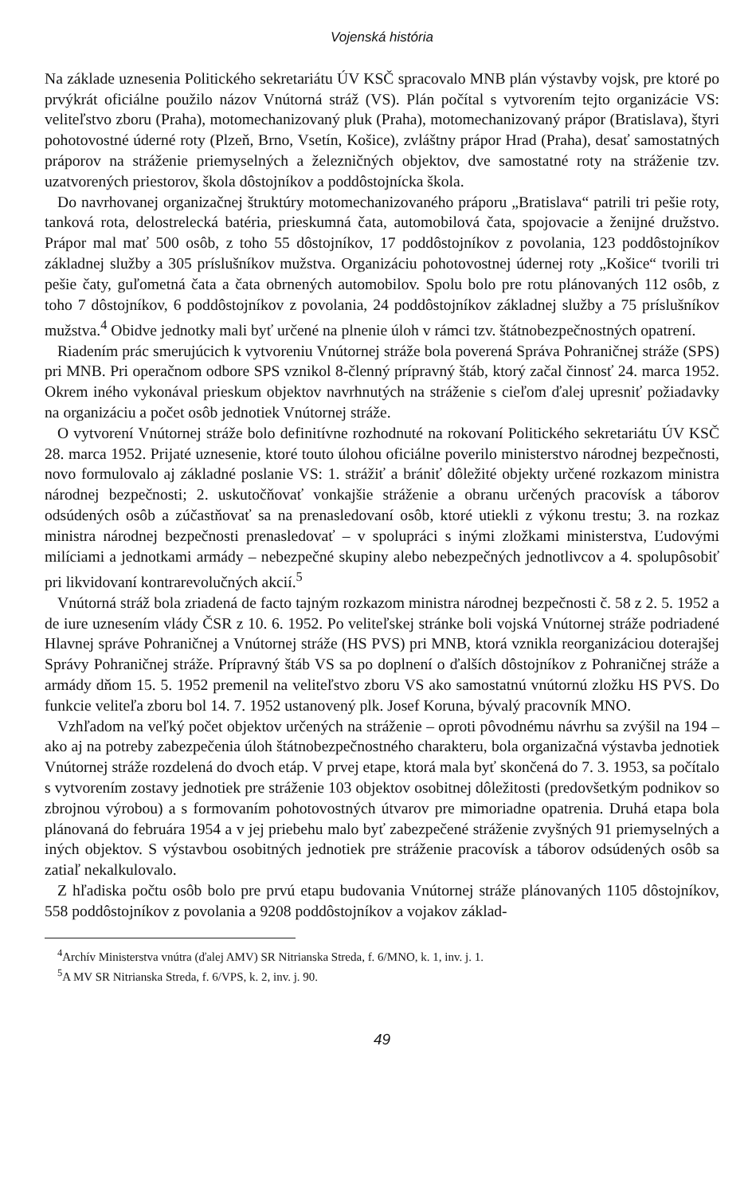Vojenská história
Na základe uznesenia Politického sekretariátu ÚV KSČ spracovalo MNB plán výstavby vojsk, pre ktoré po prvýkrát oficiálne použilo názov Vnútorná stráž (VS). Plán počítal s vytvorením tejto organizácie VS: veliteľstvo zboru (Praha), motomechanizovaný pluk (Praha), motomechanizovaný prápor (Bratislava), štyri pohotovostné úderné roty (Plzeň, Brno, Vsetín, Košice), zvláštny prápor Hrad (Praha), desať samostatných práporov na stráženie priemyselných a železničných objektov, dve samostatné roty na stráženie tzv. uzatvorených priestorov, škola dôstojníkov a poddôstojnícka škola.
Do navrhovanej organizačnej štruktúry motomechanizovaného práporu „Bratislava“ patrili tri pešie roty, tanková rota, delostrelecká batéria, prieskumná čata, automobilová čata, spojovacie a ženijné družstvo. Prápor mal mať 500 osôb, z toho 55 dôstojníkov, 17 poddôstojníkov z povolania, 123 poddôstojníkov základnej služby a 305 príslušníkov mužstva. Organizáciu pohotovostnej údernej roty „Košice“ tvorili tri pešie čaty, guľometná čata a čata obrnených automobilov. Spolu bolo pre rotu plánovaných 112 osôb, z toho 7 dôstojníkov, 6 poddôstojníkov z povolania, 24 poddôstojníkov základnej služby a 75 príslušníkov mužstva.<sup>4</sup> Obidve jednotky mali byť určené na plnenie úloh v rámci tzv. štátnobezpečnostných opatrení.
Riadením prác smerujúcich k vytvoreniu Vnútornej stráže bola poverená Správa Pohraničnej stráže (SPS) pri MNB. Pri operačnom odbore SPS vznikol 8-členný prípravný štáb, ktorý začal činnosť 24. marca 1952. Okrem iného vykonával prieskum objektov navrhnutých na stráženie s cieľom ďalej upresniť požiadavky na organizáciu a počet osôb jednotiek Vnútornej stráže.
O vytvorení Vnútornej stráže bolo definitívne rozhodnuté na rokovaní Politického sekretariátu ÚV KSČ 28. marca 1952. Prijaté uznesenie, ktoré touto úlohou oficiálne poverilo ministerstvo národnej bezpečnosti, novo formulovalo aj základné poslanie VS: 1. strážiť a brániť dôležité objekty určené rozkazom ministra národnej bezpečnosti; 2. uskutočňovať vonkajšie stráženie a obranu určených pracovísk a táborov odsúdených osôb a zúčastňovať sa na prenasledovaní osôb, ktoré utiekli z výkonu trestu; 3. na rozkaz ministra národnej bezpečnosti prenasledovať – v spolupráci s inými zložkami ministerstva, Ľudovými milíciami a jednotkami armády – nebezpečné skupiny alebo nebezpečných jednotlivcov a 4. spolupôsobiť pri likvidovaní kontrarevolučných akcií.<sup>5</sup>
Vnútorná stráž bola zriadená de facto tajným rozkazom ministra národnej bezpečnosti č. 58 z 2. 5. 1952 a de iure uznesením vlády ČSR z 10. 6. 1952. Po veliteľskej stránke boli vojská Vnútornej stráže podriadené Hlavnej správe Pohraničnej a Vnútornej stráže (HS PVS) pri MNB, ktorá vznikla reorganizáciou doterajšej Správy Pohraničnej stráže. Prípravný štáb VS sa po doplnení o ďalších dôstojníkov z Pohraničnej stráže a armády dňom 15. 5. 1952 premenil na veliteľstvo zboru VS ako samostatnú vnútornú zložku HS PVS. Do funkcie veliteľa zboru bol 14. 7. 1952 ustanovený plk. Josef Koruna, bývalý pracovník MNO.
Vzhľadom na veľký počet objektov určených na stráženie – oproti pôvodnému návrhu sa zvýšil na 194 – ako aj na potreby zabezpečenia úloh štátnobezpečnostného charakteru, bola organizačná výstavba jednotiek Vnútornej stráže rozdelená do dvoch etáp. V prvej etape, ktorá mala byť skončená do 7. 3. 1953, sa počítalo s vytvorením zostavy jednotiek pre stráženie 103 objektov osobitnej dôležitosti (predovšetkým podnikov so zbrojnou výrobou) a s formovaním pohotovostných útvarov pre mimoriadne opatrenia. Druhá etapa bola plánovaná do februára 1954 a v jej priebehu malo byť zabezpečené stráženie zvyšných 91 priemyselných a iných objektov. S výstavbou osobitných jednotiek pre stráženie pracovísk a táborov odsúdených osôb sa zatiaľ nekalkulovalo.
Z hľadiska počtu osôb bolo pre prvú etapu budovania Vnútornej stráže plánovaných 1105 dôstojníkov, 558 poddôstojníkov z povolania a 9208 poddôstojníkov a vojakov základ-
<sup>4</sup> Archív Ministerstva vnútra (ďalej AMV) SR Nitrianska Streda, f. 6/MNO, k. 1, inv. j. 1.
<sup>5</sup> A MV SR Nitrianska Streda, f. 6/VPS, k. 2, inv. j. 90.
49